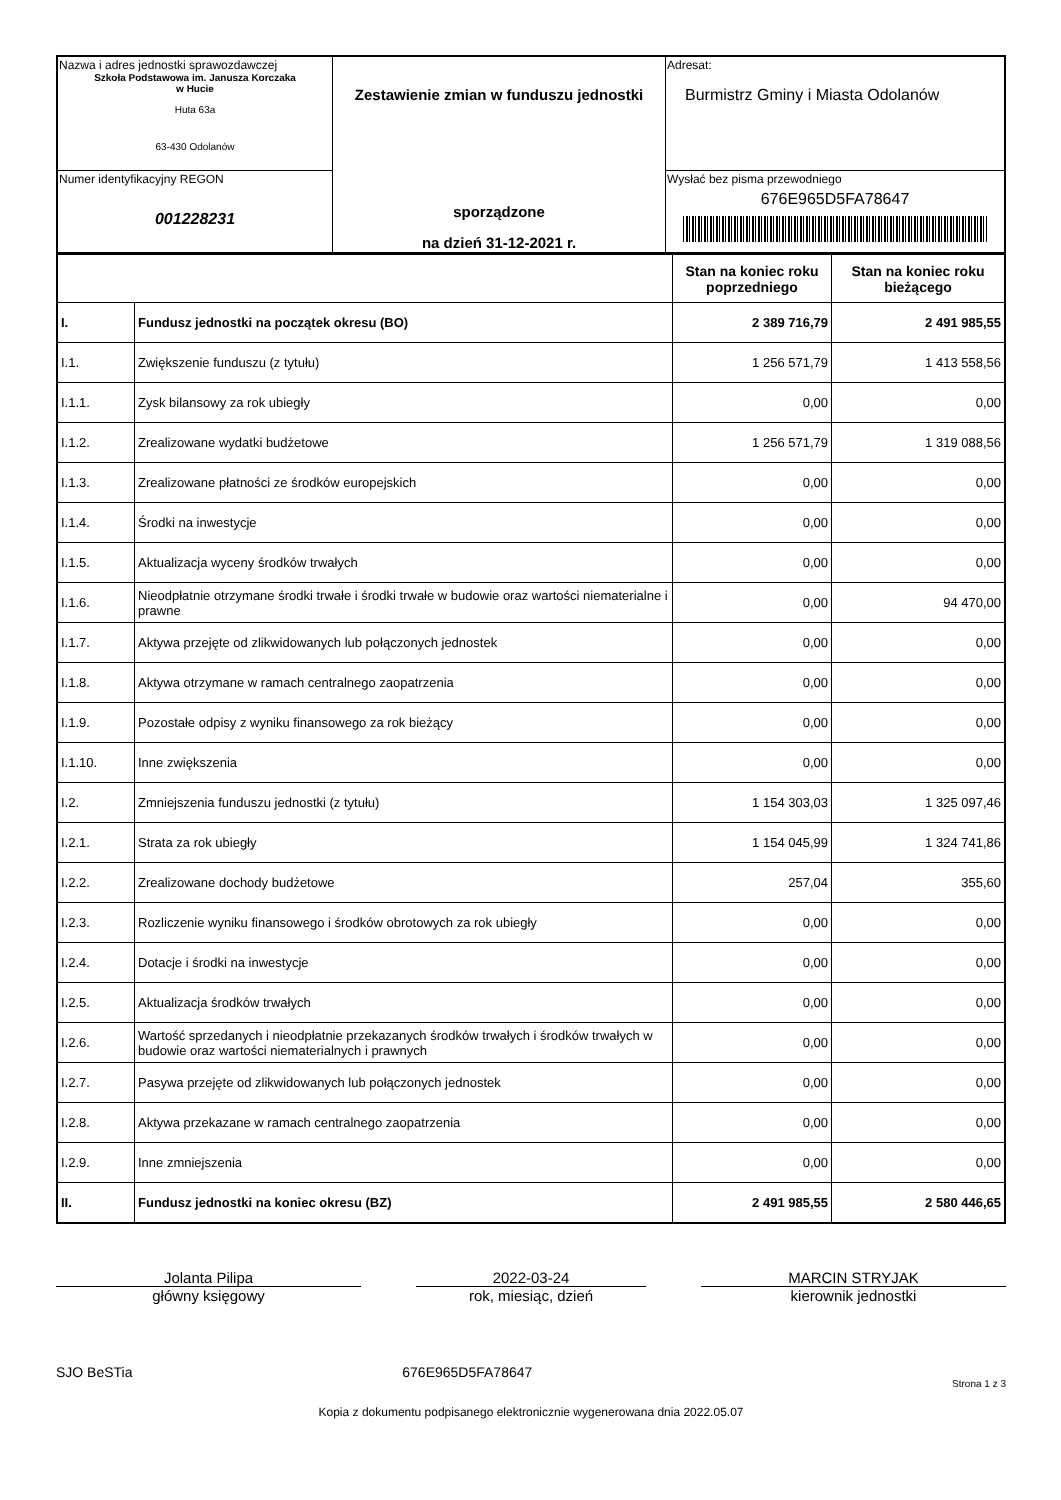| Nazwa i adres jednostki sprawozdawczej Szkoła Podstawowa im. Janusza Korczaka w Hucie Huta 63a 63-430 Odolanów | Zestawienie zmian w funduszu jednostki sporządzone na dzień 31-12-2021 r. | Adresat: Burmistrz Gminy i Miasta Odolanów |
| Numer identyfikacyjny REGON 001228231 | | Wysłać bez pisma przewodniego 676E965D5FA78647 |
| | | Stan na koniec roku poprzedniego | Stan na koniec roku bieżącego |
| --- | --- | --- | --- |
| I. | Fundusz jednostki na początek okresu (BO) | 2 389 716,79 | 2 491 985,55 |
| I.1. | Zwiększenie funduszu (z tytułu) | 1 256 571,79 | 1 413 558,56 |
| I.1.1. | Zysk bilansowy za rok ubiegły | 0,00 | 0,00 |
| I.1.2. | Zrealizowane wydatki budżetowe | 1 256 571,79 | 1 319 088,56 |
| I.1.3. | Zrealizowane płatności ze środków europejskich | 0,00 | 0,00 |
| I.1.4. | Środki na inwestycje | 0,00 | 0,00 |
| I.1.5. | Aktualizacja wyceny środków trwałych | 0,00 | 0,00 |
| I.1.6. | Nieodpłatnie otrzymane środki trwałe i środki trwałe w budowie oraz wartości niematerialne i prawne | 0,00 | 94 470,00 |
| I.1.7. | Aktywa przejęte od zlikwidowanych lub połączonych jednostek | 0,00 | 0,00 |
| I.1.8. | Aktywa otrzymane w ramach centralnego zaopatrzenia | 0,00 | 0,00 |
| I.1.9. | Pozostałe odpisy z wyniku finansowego za rok bieżący | 0,00 | 0,00 |
| I.1.10. | Inne zwiększenia | 0,00 | 0,00 |
| I.2. | Zmniejszenia funduszu jednostki (z tytułu) | 1 154 303,03 | 1 325 097,46 |
| I.2.1. | Strata za rok ubiegły | 1 154 045,99 | 1 324 741,86 |
| I.2.2. | Zrealizowane dochody budżetowe | 257,04 | 355,60 |
| I.2.3. | Rozliczenie wyniku finansowego i środków obrotowych za rok ubiegły | 0,00 | 0,00 |
| I.2.4. | Dotacje i środki na inwestycje | 0,00 | 0,00 |
| I.2.5. | Aktualizacja środków trwałych | 0,00 | 0,00 |
| I.2.6. | Wartość sprzedanych i nieodpłatnie przekazanych środków trwałych i środków trwałych w budowie oraz wartości niematerialnych i prawnych | 0,00 | 0,00 |
| I.2.7. | Pasywa przejęte od zlikwidowanych lub połączonych jednostek | 0,00 | 0,00 |
| I.2.8. | Aktywa przekazane w ramach centralnego zaopatrzenia | 0,00 | 0,00 |
| I.2.9. | Inne zmniejszenia | 0,00 | 0,00 |
| II. | Fundusz jednostki na koniec okresu (BZ) | 2 491 985,55 | 2 580 446,65 |
Jolanta Pilipa
główny księgowy
2022-03-24
rok, miesiąc, dzień
MARCIN STRYJAK
kierownik jednostki
SJO BeSTia 676E965D5FA78647 Strona 1 z 3
Kopia z dokumentu podpisanego elektronicznie wygenerowana dnia 2022.05.07